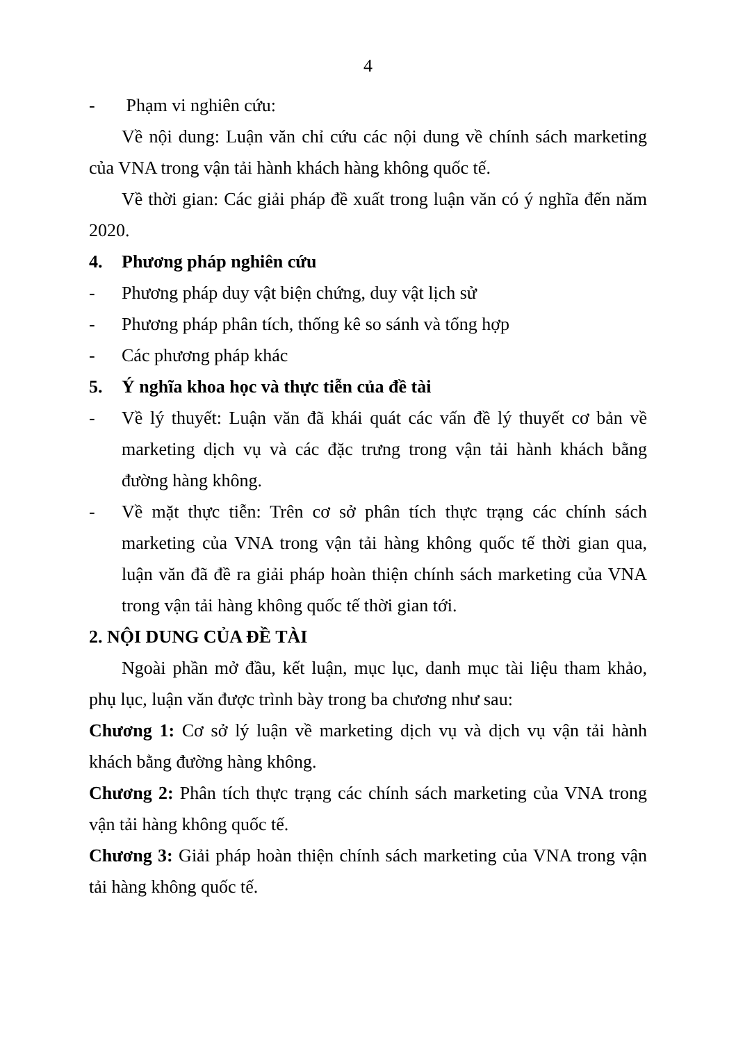4
- Phạm vi nghiên cứu:
Về nội dung: Luận văn chỉ cứu các nội dung về chính sách marketing của VNA trong vận tải hành khách hàng không quốc tế.
Về thời gian: Các giải pháp đề xuất trong luận văn có ý nghĩa đến năm 2020.
4. Phương pháp nghiên cứu
- Phương pháp duy vật biện chứng, duy vật lịch sử
- Phương pháp phân tích, thống kê so sánh và tổng hợp
- Các phương pháp khác
5. Ý nghĩa khoa học và thực tiễn của đề tài
- Về lý thuyết: Luận văn đã khái quát các vấn đề lý thuyết cơ bản về marketing dịch vụ và các đặc trưng trong vận tải hành khách bằng đường hàng không.
- Về mặt thực tiễn: Trên cơ sở phân tích thực trạng các chính sách marketing của VNA trong vận tải hàng không quốc tế thời gian qua, luận văn đã đề ra giải pháp hoàn thiện chính sách marketing của VNA trong vận tải hàng không quốc tế thời gian tới.
2. NỘI DUNG CỦA ĐỀ TÀI
Ngoài phần mở đầu, kết luận, mục lục, danh mục tài liệu tham khảo, phụ lục, luận văn được trình bày trong ba chương như sau:
Chương 1: Cơ sở lý luận về marketing dịch vụ và dịch vụ vận tải hành khách bằng đường hàng không.
Chương 2: Phân tích thực trạng các chính sách marketing của VNA trong vận tải hàng không quốc tế.
Chương 3: Giải pháp hoàn thiện chính sách marketing của VNA trong vận tải hàng không quốc tế.